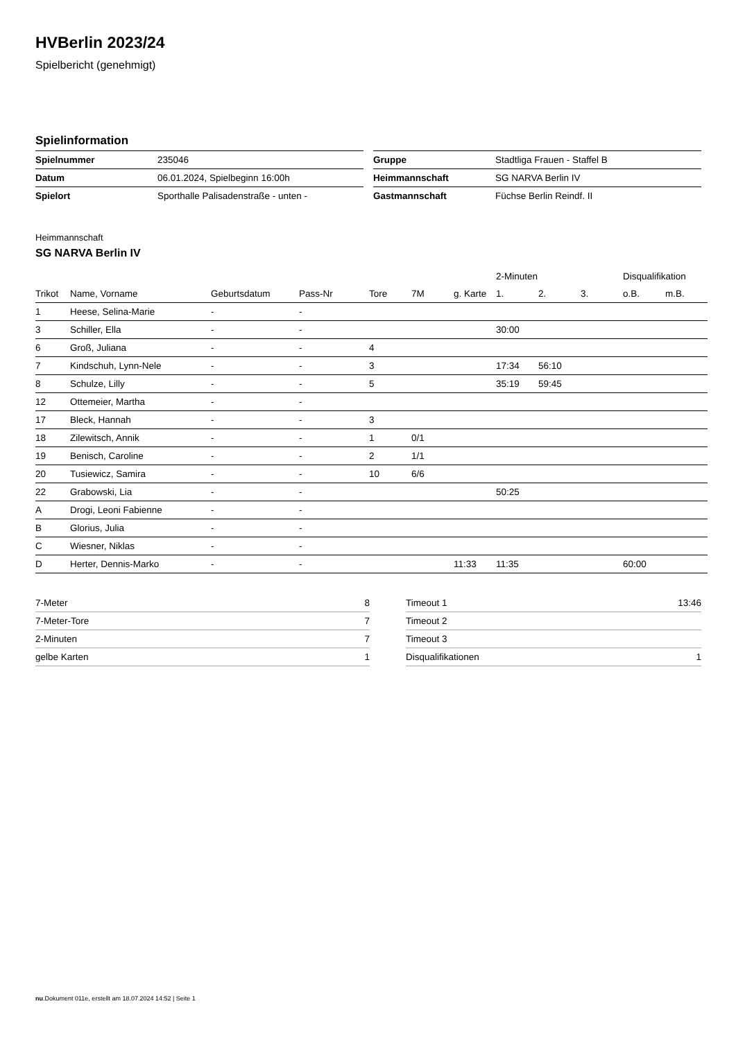HVBerlin 2023/24
Spielbericht (genehmigt)
Spielinformation
| Spielnummer | 235046 |
| Datum | 06.01.2024, Spielbeginn 16:00h |
| Spielort | Sporthalle Palisadenstraße - unten - |
| Gruppe | Stadtliga Frauen - Staffel B |
| Heimmannschaft | SG NARVA Berlin IV |
| Gastmannschaft | Füchse Berlin Reindf. II |
Heimmannschaft
SG NARVA Berlin IV
| | | | | | | | 2-Minuten | | | Disqualifikation | |
| --- | --- | --- | --- | --- | --- | --- | --- | --- | --- | --- | --- |
| Trikot | Name, Vorname | Geburtsdatum | Pass-Nr | Tore | 7M | g. Karte | 1. | 2. | 3. | o.B. | m.B. |
| 1 | Heese, Selina-Marie | - | - | | | | | | | | |
| 3 | Schiller, Ella | - | - | | | | 30:00 | | | | |
| 6 | Groß, Juliana | - | - | 4 | | | | | | | |
| 7 | Kindschuh, Lynn-Nele | - | - | 3 | | | 17:34 | 56:10 | | | |
| 8 | Schulze, Lilly | - | - | 5 | | | 35:19 | 59:45 | | | |
| 12 | Ottemeier, Martha | - | - | | | | | | | | |
| 17 | Bleck, Hannah | - | - | 3 | | | | | | | |
| 18 | Zilewitsch, Annik | - | - | 1 | 0/1 | | | | | | |
| 19 | Benisch, Caroline | - | - | 2 | 1/1 | | | | | | |
| 20 | Tusiewicz, Samira | - | - | 10 | 6/6 | | | | | | |
| 22 | Grabowski, Lia | - | - | | | | 50:25 | | | | |
| A | Drogi, Leoni Fabienne | - | - | | | | | | | | |
| B | Glorius, Julia | - | - | | | | | | | | |
| C | Wiesner, Niklas | - | - | | | | | | | | |
| D | Herter, Dennis-Marko | - | - | | | 11:33 | 11:35 | | | 60:00 | |
| 7-Meter | 8 |
| 7-Meter-Tore | 7 |
| 2-Minuten | 7 |
| gelbe Karten | 1 |
| Timeout 1 | 13:46 |
| Timeout 2 | |
| Timeout 3 | |
| Disqualifikationen | 1 |
nu.Dokument 011e, erstellt am 18.07.2024 14:52 | Seite 1